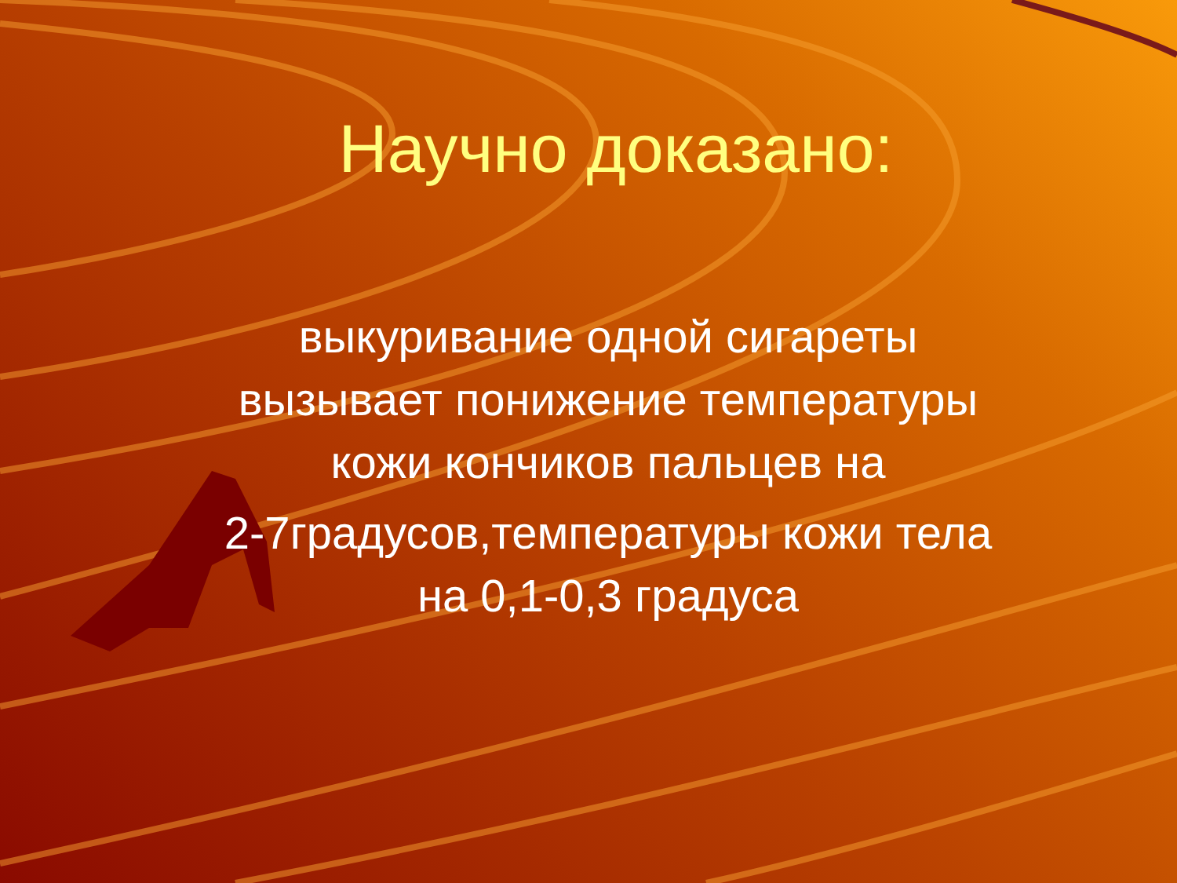Научно доказано:
выкуривание одной сигареты вызывает понижение температуры кожи кончиков пальцев на
2-7градусов,температуры кожи тела на 0,1-0,3 градуса